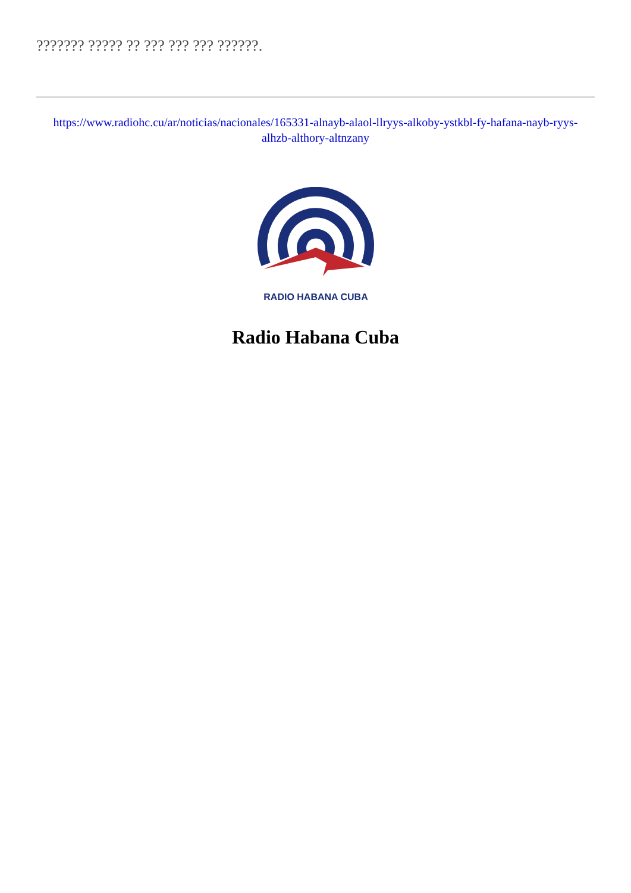??????? ????? ?? ??? ??? ??? ??????.
https://www.radiohc.cu/ar/noticias/nacionales/165331-alnayb-alaol-llryys-alkoby-ystkbl-fy-hafana-nayb-ryys-alhzb-althory-altnzany
RADIO HABANA CUBA
Radio Habana Cuba